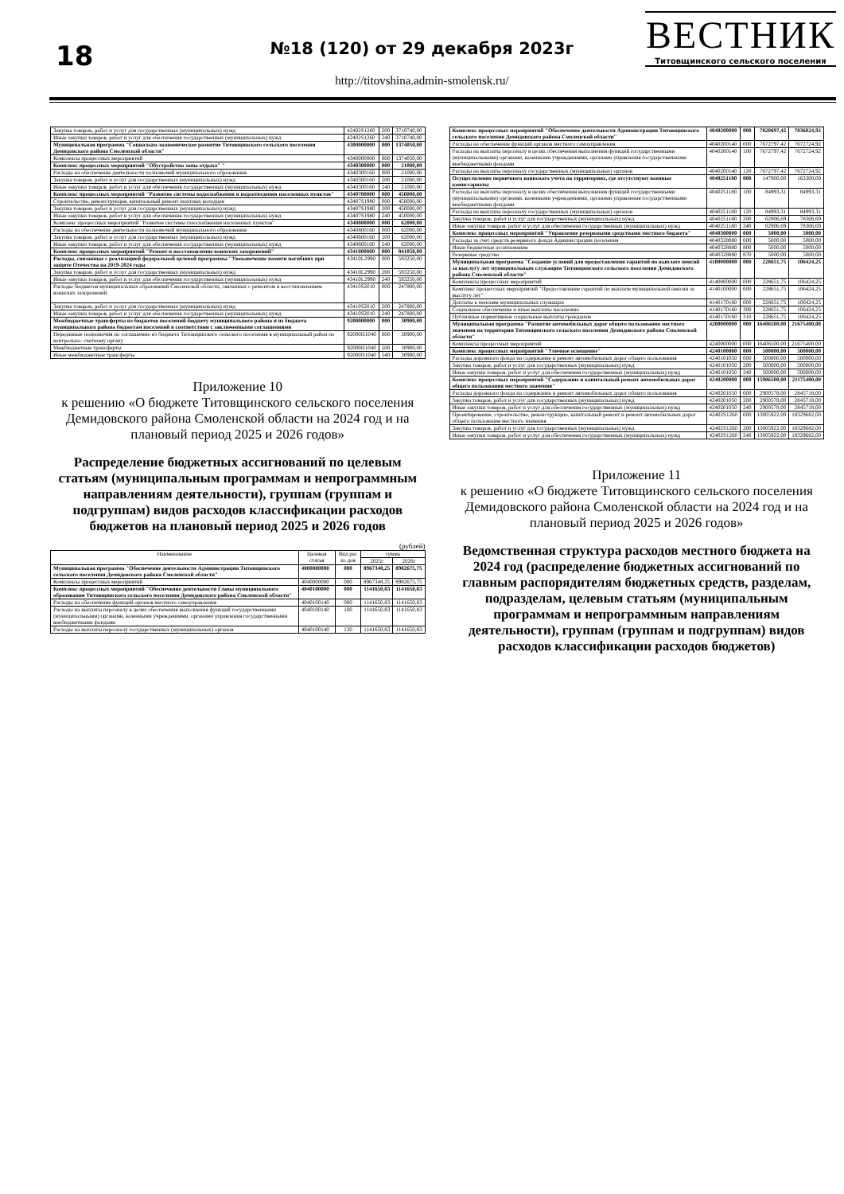18
№18 (120) от 29 декабря 2023г
http://titovshina.admin-smolensk.ru/
ВЕСТНИК
Титовщинского сельского поселения
| Закупка товаров, работ и услуг для государственных (муниципальных) нужд | 42402S1260 | 200 | 3710740,00 |
| Иные закупки товаров, работ и услуг для обеспечения государственных (муниципальных) нужд | 42402S1260 | 240 | 3710740,00 |
| Муниципальная программа "Социально-экономическое развитие Титовщинского сельского поселения Демидовского района Смоленской области" | 4300000000 | 000 | 1374050,00 |
| Комплексы процессных мероприятий | 4340000000 | 000 | 1374050,00 |
| Комплекс процессных мероприятий "Обустройство зоны отдыха" " | 4340300000 | 000 | 21000,00 |
| Расходы на обеспечение деятельности полномочий муниципального образования | 4340300160 | 000 | 21000,00 |
| Закупка товаров, работ и услуг для государственных (муниципальных) нужд | 4340300160 | 200 | 21000,00 |
| Иные закупки товаров, работ и услуг для обеспечения государственных (муниципальных) нужд | 4340300160 | 240 | 21000,00 |
| Комплекс процессных мероприятий "Развитие системы водоснабжения и водоотведения населенных пунктов" | 4340700000 | 000 | 450000,00 |
| Строительство, реконструкция, капитальный ремонт шахтных колодцев | 43407S1980 | 000 | 450000,00 |
| Закупка товаров, работ и услуг для государственных (муниципальных) нужд | 43407S1980 | 200 | 450000,00 |
| Иные закупки товаров, работ и услуг для обеспечения государственных (муниципальных) нужд | 43407S1980 | 240 | 450000,00 |
| Комплекс процессных мероприятий "Развитие системы газоснабжения населенных пунктов" | 4340800000 | 000 | 62000,00 |
| Расходы на обеспечение деятельности полномочий муниципального образования | 4340800160 | 000 | 62000,00 |
| Закупка товаров, работ и услуг для государственных (муниципальных) нужд | 4340800160 | 200 | 62000,00 |
| Иные закупки товаров, работ и услуг для обеспечения государственных (муниципальных) нужд | 4340800160 | 240 | 62000,00 |
| Комплекс процессных мероприятий "Ремонт и восстановление воинских захоронений" | 4341000000 | 000 | 841050,00 |
| Расходы, связанные с реализацией федеральной целевой программы "Увековечение памяти погибших при защите Отечества на 2019-2024 годы | 43410L2990 | 000 | 593250,00 |
| Закупка товаров, работ и услуг для государственных (муниципальных) нужд | 43410L2990 | 200 | 593250,00 |
| Иные закупки товаров, работ и услуг для обеспечения государственных (муниципальных) нужд | 43410L2990 | 240 | 593250,00 |
| Расходы бюджетов муниципальных образований Смоленской области, связанных с ремонтом и восстановлением воинских захоронений | 43410S2010 | 000 | 247800,00 |
| Закупка товаров, работ и услуг для государственных (муниципальных) нужд | 43410S2010 | 200 | 247800,00 |
| Иные закупки товаров, работ и услуг для обеспечения государственных (муниципальных) нужд | 43410S2010 | 240 | 247800,00 |
| Межбюджетные трансферты из бюджетов поселений бюджету муниципального района и из бюджета муниципального района бюджетам поселений в соответствии с заключенными соглашениями | 9200000000 | 000 | 30900,00 |
| Переданные полномочия по соглашению из бюджета Титовщинского сельского поселения в муниципальный район по контрольно- счетному органу | 92000П1040 | 000 | 30900,00 |
| Межбюджетные трансферты | 92000П1040 | 500 | 30900,00 |
| Иные межбюджетные трансферты | 92000П1040 | 540 | 30900,00 |
Приложение 10
к решению «О бюджете Титовщинского сельского поселения Демидовского района Смоленской области на 2024 год и на плановый период 2025 и 2026 годов»
Распределение бюджетных ассигнований по целевым статьям (муниципальным программам и непрограммным направлениям деятельности), группам (группам и подгруппам) видов расходов классификации расходов бюджетов на плановый период 2025 и 2026 годов
(рублей)
| Наименование | Целевая статья | Вид рас хо дов | сумма | |
| --- | --- | --- | --- | --- |
| | | | 2025г | 2026г |
| Муниципальная программа "Обеспечение деятельности Администрации Титовщинского сельского поселения Демидовского района Смоленской области" | 4000000000 | 000 | 8967348,25 | 8982675,75 |
| Комплексы процессных мероприятий | 4040000000 | 000 | 8967348,25 | 8982675,75 |
| Комплекс процессных мероприятий "Обеспечение деятельности Главы муниципального образования Титовщинского сельского поселения Демидовского района Смоленской области" | 4040100000 | 000 | 1141650,83 | 1141650,83 |
| Расходы на обеспечение функций органов местного самоуправления | 4040100140 | 000 | 1141650,83 | 1141650,83 |
| Расходы на выплаты персоналу в целях обеспечения выполнения функций государственными (муниципальными) органами, казенными учреждениями, органами управления государственными внебюджетными фондами | 4040100140 | 100 | 1141650,83 | 1141650,83 |
| Расходы на выплаты персоналу государственных (муниципальных) органов | 4040100140 | 120 | 1141650,83 | 1141650,83 |
| Комплекс процессных мероприятий "Обеспечение деятельности Администрации Титовщинского сельского поселения Демидовского района Смоленской области" | 4040200000 | 000 | 7820697,42 | 7836024,92 |
| Расходы на обеспечение функций органов местного самоуправления | 4040200140 | 000 | 7672797,42 | 7672724,92 |
| Расходы на выплаты персоналу в целях обеспечения выполнения функций государственными (муниципальными) органами, казенными учреждениями, органами управления государственными внебюджетными фондами | 4040200140 | 100 | 7672797,42 | 7672724,92 |
| Расходы на выплаты персоналу государственных (муниципальных) органов | 4040200140 | 120 | 7672797,42 | 7672724,92 |
| Осуществление первичного воинского учета на территориях, где отсутствуют военные комиссариаты | 4040251180 | 000 | 147900,00 | 163300,00 |
| Расходы на выплаты персоналу в целях обеспечения выполнения функций государственными (муниципальными) органами, казенными учреждениями, органами управления государственными внебюджетными фондами | 4040251180 | 100 | 84993,31 | 84993,31 |
| Расходы на выплаты персоналу государственных (муниципальных) органов | 4040251180 | 120 | 84993,31 | 84993,31 |
| Закупка товаров, работ и услуг для государственных (муниципальных) нужд | 4040251180 | 200 | 62906,69 | 78306,69 |
| Иные закупки товаров, работ и услуг для обеспечения государственных (муниципальных) нужд | 4040251180 | 240 | 62906,69 | 78306,69 |
| Комплекс процессных мероприятий "Управление резервными средствами местного бюджета" | 4040300000 | 000 | 5000,00 | 5000,00 |
| Расходы за счет средств резервного фонда Администрации поселения | 4040328880 | 000 | 5000,00 | 5000,00 |
| Иные бюджетные ассигнования | 4040328880 | 800 | 5000,00 | 5000,00 |
| Резервные средства | 4040328880 | 870 | 5000,00 | 5000,00 |
| Муниципальная программа "Создание условий для предоставления гарантий по выплате пенсий за выслугу лет муниципальным служащим Титовщинского сельского поселения Демидовского района Смоленской области" | 4100000000 | 000 | 228651,75 | 106424,25 |
| Комплексы процессных мероприятий | 4140000000 | 000 | 228651,75 | 106424,25 |
| Комплекс процессных мероприятий "Предоставление гарантий по выплате муниципальной пенсии за выслугу лет" | 4140100000 | 000 | 228651,75 | 106424,25 |
| Доплаты к пенсиям муниципальных служащих | 4140170160 | 000 | 228651,75 | 106424,25 |
| Социальное обеспечение и иные выплаты населению | 4140170160 | 300 | 228651,75 | 106424,25 |
| Публичные нормативные социальные выплаты гражданам | 4140170160 | 310 | 228651,75 | 106424,25 |
| Муниципальная программа "Развитие автомобильных дорог общего пользования местного значения на территории Титовщинского сельского поселения Демидовского района Смоленской области" | 4200000000 | 000 | 16406500,00 | 21675400,00 |
| Комплексы процессных мероприятий | 4240000000 | 000 | 16406500,00 | 21675400,00 |
| Комплекс процессных мероприятий "Уличное освещение" | 4240100000 | 000 | 500000,00 | 500000,00 |
| Расходы дорожного фонда на содержание и ремонт автомобильных дорог общего пользования | 4240101050 | 000 | 500000,00 | 500000,00 |
| Закупка товаров, работ и услуг для государственных (муниципальных) нужд | 4240101050 | 200 | 500000,00 | 500000,00 |
| Иные закупки товаров, работ и услуг для обеспечения государственных (муниципальных) нужд | 4240101050 | 240 | 500000,00 | 500000,00 |
| Комплекс процессных мероприятий "Содержание и капитальный ремонт автомобильных дорог общего пользования местного значения" | 4240200000 | 000 | 15906500,00 | 21175400,00 |
| Расходы дорожного фонда на содержание и ремонт автомобильных дорог общего пользования | 4240201050 | 000 | 2900578,00 | 2845718,00 |
| Закупка товаров, работ и услуг для государственных (муниципальных) нужд | 4240201050 | 200 | 2900578,00 | 2845718,00 |
| Иные закупки товаров, работ и услуг для обеспечения государственных (муниципальных) нужд | 4240201050 | 240 | 2900578,00 | 2845718,00 |
| Проектирование, строительство, реконструкцию, капитальный ремонт и ремонт автомобильных дорог общего пользования местного значения | 42402S1260 | 000 | 13005922,00 | 18329682,00 |
| Закупка товаров, работ и услуг для государственных (муниципальных) нужд | 42402S1260 | 200 | 13005922,00 | 18329682,00 |
| Иные закупки товаров, работ и услуг для обеспечения государственных (муниципальных) нужд | 42402S1260 | 240 | 13005922,00 | 18329682,00 |
Приложение 11
к решению «О бюджете Титовщинского сельского поселения Демидовского района Смоленской области на 2024 год и на плановый период 2025 и 2026 годов»
Ведомственная структура расходов местного бюджета на 2024 год (распределение бюджетных ассигнований по главным распорядителям бюджетных средств, разделам, подразделам, целевым статьям (муниципальным программам и непрограммным направлениям деятельности), группам (группам и подгруппам) видов расходов классификации расходов бюджетов)